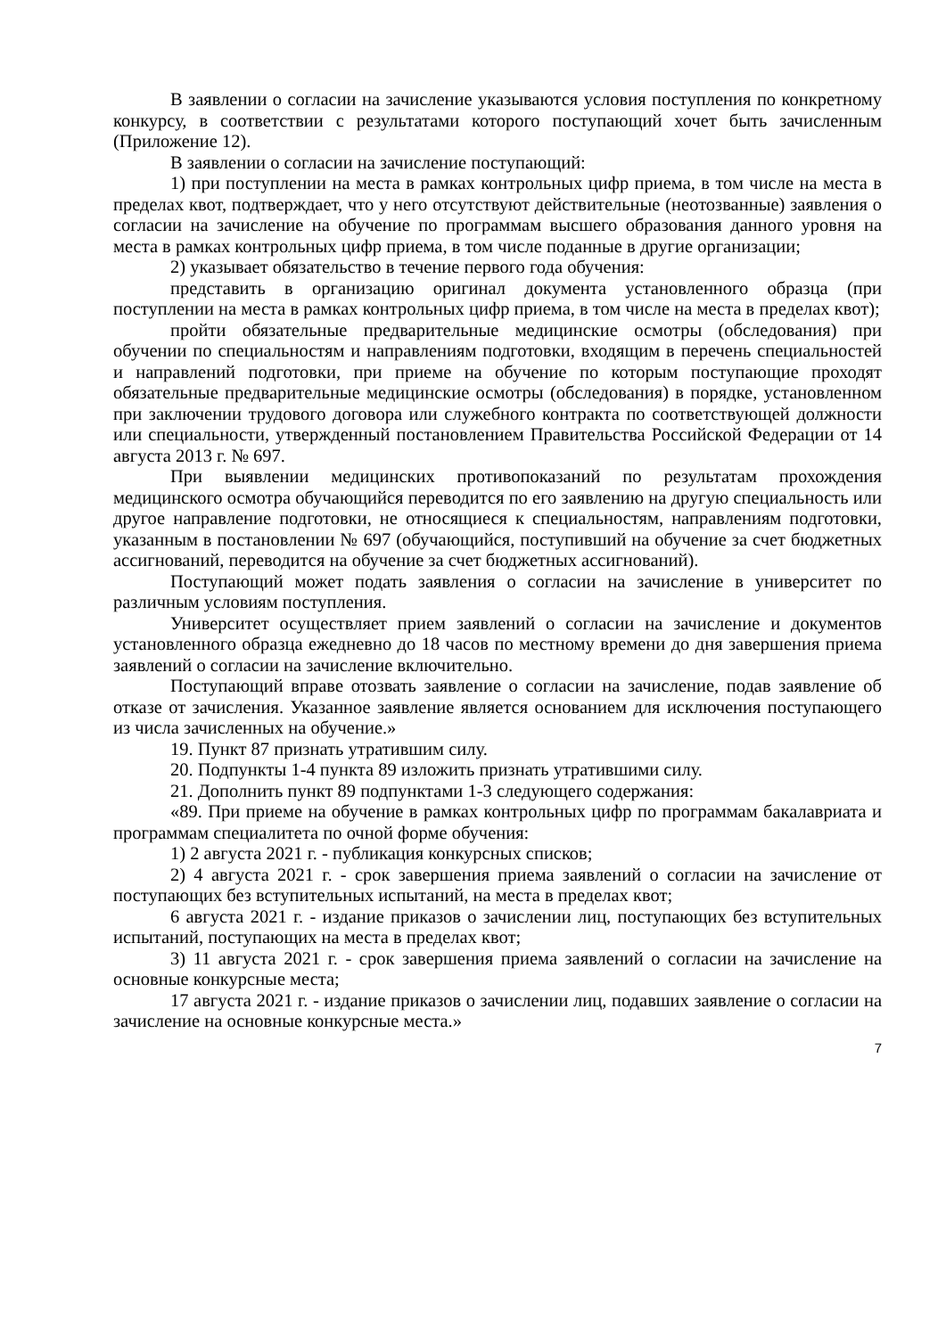В заявлении о согласии на зачисление указываются условия поступления по конкретному конкурсу, в соответствии с результатами которого поступающий хочет быть зачисленным (Приложение 12).
В заявлении о согласии на зачисление поступающий:
1) при поступлении на места в рамках контрольных цифр приема, в том числе на места в пределах квот, подтверждает, что у него отсутствуют действительные (неотозванные) заявления о согласии на зачисление на обучение по программам высшего образования данного уровня на места в рамках контрольных цифр приема, в том числе поданные в другие организации;
2) указывает обязательство в течение первого года обучения:
представить в организацию оригинал документа установленного образца (при поступлении на места в рамках контрольных цифр приема, в том числе на места в пределах квот);
пройти обязательные предварительные медицинские осмотры (обследования) при обучении по специальностям и направлениям подготовки, входящим в перечень специальностей и направлений подготовки, при приеме на обучение по которым поступающие проходят обязательные предварительные медицинские осмотры (обследования) в порядке, установленном при заключении трудового договора или служебного контракта по соответствующей должности или специальности, утвержденный постановлением Правительства Российской Федерации от 14 августа 2013 г. № 697.
При выявлении медицинских противопоказаний по результатам прохождения медицинского осмотра обучающийся переводится по его заявлению на другую специальность или другое направление подготовки, не относящиеся к специальностям, направлениям подготовки, указанным в постановлении № 697 (обучающийся, поступивший на обучение за счет бюджетных ассигнований, переводится на обучение за счет бюджетных ассигнований).
Поступающий может подать заявления о согласии на зачисление в университет по различным условиям поступления.
Университет осуществляет прием заявлений о согласии на зачисление и документов установленного образца ежедневно до 18 часов по местному времени до дня завершения приема заявлений о согласии на зачисление включительно.
Поступающий вправе отозвать заявление о согласии на зачисление, подав заявление об отказе от зачисления. Указанное заявление является основанием для исключения поступающего из числа зачисленных на обучение.»
19. Пункт 87 признать утратившим силу.
20. Подпункты 1-4 пункта 89 изложить признать утратившими силу.
21. Дополнить пункт 89 подпунктами 1-3 следующего содержания:
«89. При приеме на обучение в рамках контрольных цифр по программам бакалавриата и программам специалитета по очной форме обучения:
1) 2 августа 2021 г. - публикация конкурсных списков;
2) 4 августа 2021 г. - срок завершения приема заявлений о согласии на зачисление от поступающих без вступительных испытаний, на места в пределах квот;
6 августа 2021 г. - издание приказов о зачислении лиц, поступающих без вступительных испытаний, поступающих на места в пределах квот;
3) 11 августа 2021 г. - срок завершения приема заявлений о согласии на зачисление на основные конкурсные места;
17 августа 2021 г. - издание приказов о зачислении лиц, подавших заявление о согласии на зачисление на основные конкурсные места.»
7